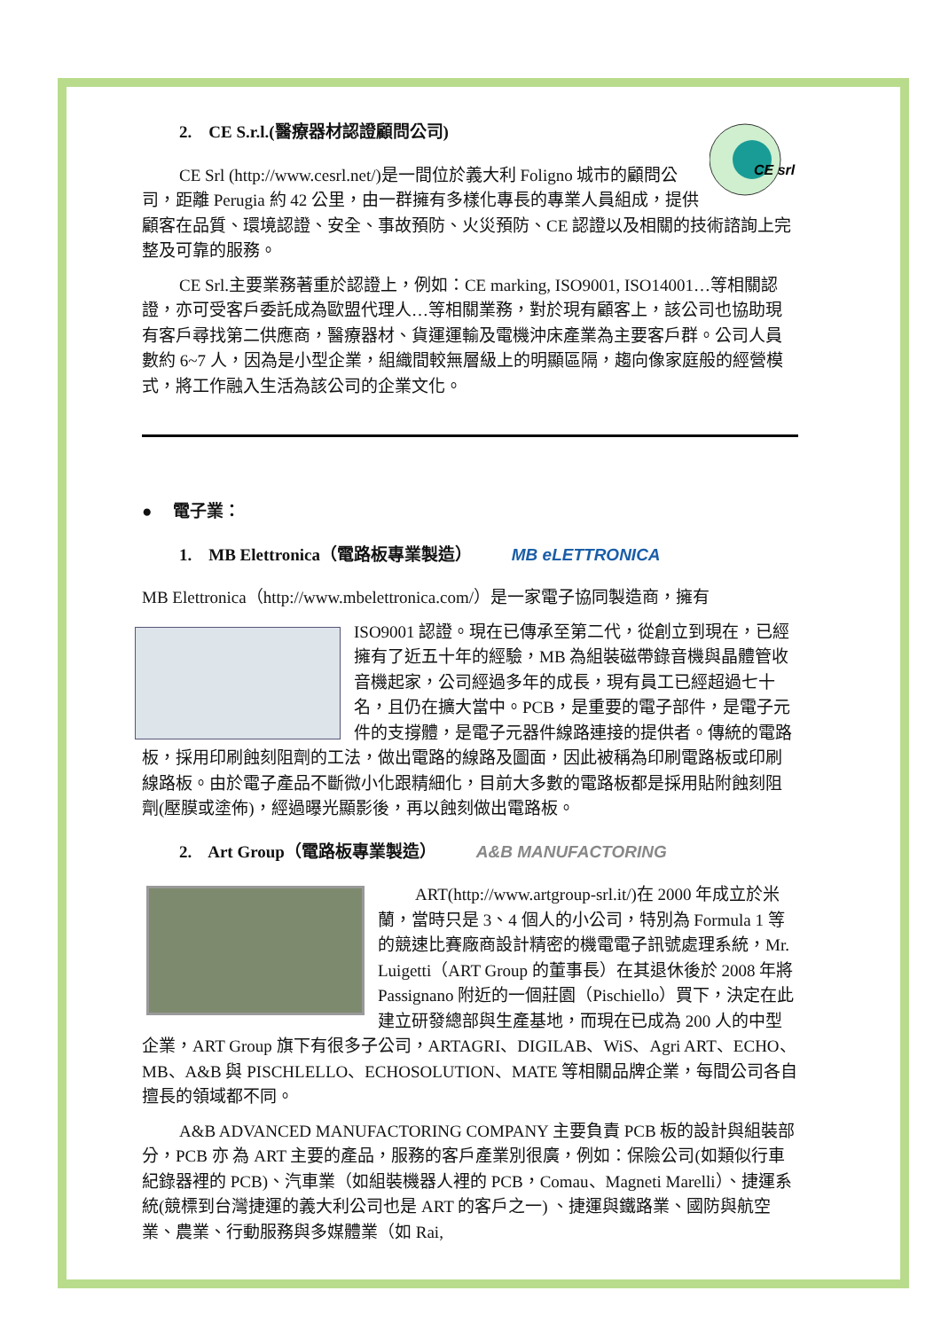CE srl
2. CE S.r.l.(醫療器材認證顧問公司)
CE Srl (http://www.cesrl.net/)是一間位於義大利 Foligno 城市的顧問公司，距離 Perugia 約 42 公里，由一群擁有多樣化專長的專業人員組成，提供顧客在品質、環境認證、安全、事故預防、火災預防、CE 認證以及相關的技術諮詢上完整及可靠的服務。
CE Srl.主要業務著重於認證上，例如：CE marking, ISO9001, ISO14001…等相關認證，亦可受客戶委託成為歐盟代理人…等相關業務，對於現有顧客上，該公司也協助現有客戶尋找第二供應商，醫療器材、貨運運輸及電機沖床產業為主要客戶群。公司人員數約 6~7 人，因為是小型企業，組織間較無層級上的明顯區隔，趨向像家庭般的經營模式，將工作融入生活為該公司的企業文化。
● 電子業：
1. MB Elettronica（電路板專業製造） MB eLETTRONICA
MB Elettronica（http://www.mbelettronica.com/）是一家電子協同製造商，擁有
ISO9001 認證。現在已傳承至第二代，從創立到現在，已經擁有了近五十年的經驗，MB 為組裝磁帶錄音機與晶體管收音機起家，公司經過多年的成長，現有員工已經超過七十名，且仍在擴大當中。PCB，是重要的電子部件，是電子元件的支撐體，是電子元器件線路連接的提供者。傳統的電路板，採用印刷蝕刻阻劑的工法，做出電路的線路及圖面，因此被稱為印刷電路板或印刷線路板。由於電子產品不斷微小化跟精細化，目前大多數的電路板都是採用貼附蝕刻阻劑(壓膜或塗佈)，經過曝光顯影後，再以蝕刻做出電路板。
2. Art Group（電路板專業製造） A&B MANUFACTORING
ART(http://www.artgroup-srl.it/)在 2000 年成立於米蘭，當時只是 3、4 個人的小公司，特別為 Formula 1 等的競速比賽廠商設計精密的機電電子訊號處理系統，Mr. Luigetti（ART Group 的董事長）在其退休後於 2008 年將 Passignano 附近的一個莊園（Pischiello）買下，決定在此建立研發總部與生產基地，而現在已成為 200 人的中型企業，ART Group 旗下有很多子公司，ARTAGRI、DIGILAB、WiS、Agri ART、ECHO、MB、A&B 與 PISCHLELLO、ECHOSOLUTION、MATE 等相關品牌企業，每間公司各自擅長的領域都不同。
A&B ADVANCED MANUFACTORING COMPANY 主要負責 PCB 板的設計與組裝部分，PCB 亦 為 ART 主要的產品，服務的客戶產業別很廣，例如：保險公司(如類似行車紀錄器裡的 PCB)、汽車業（如組裝機器人裡的 PCB，Comau、Magneti Marelli）、捷運系統(競標到台灣捷運的義大利公司也是 ART 的客戶之一) 、捷運與鐵路業、國防與航空業、農業、行動服務與多媒體業（如 Rai,